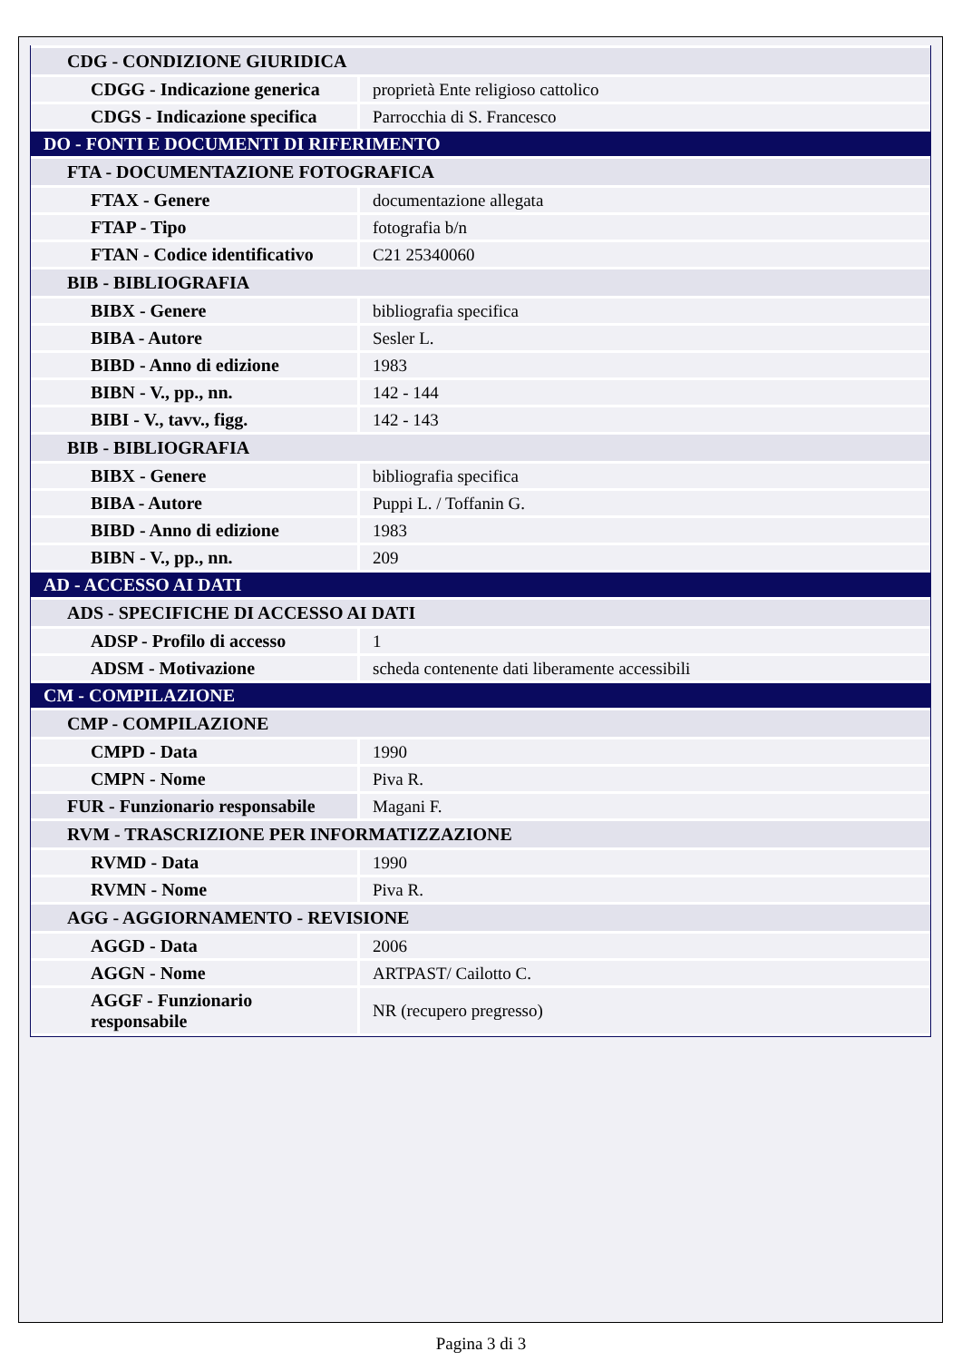| CDG - CONDIZIONE GIURIDICA | |
| CDGG - Indicazione generica | proprietà Ente religioso cattolico |
| CDGS - Indicazione specifica | Parrocchia di S. Francesco |
| DO - FONTI E DOCUMENTI DI RIFERIMENTO | |
| FTA - DOCUMENTAZIONE FOTOGRAFICA | |
| FTAX - Genere | documentazione allegata |
| FTAP - Tipo | fotografia b/n |
| FTAN - Codice identificativo | C21 25340060 |
| BIB - BIBLIOGRAFIA | |
| BIBX - Genere | bibliografia specifica |
| BIBA - Autore | Sesler L. |
| BIBD - Anno di edizione | 1983 |
| BIBN - V., pp., nn. | 142 - 144 |
| BIBI - V., tavv., figg. | 142 - 143 |
| BIB - BIBLIOGRAFIA | |
| BIBX - Genere | bibliografia specifica |
| BIBA - Autore | Puppi L. / Toffanin G. |
| BIBD - Anno di edizione | 1983 |
| BIBN - V., pp., nn. | 209 |
| AD - ACCESSO AI DATI | |
| ADS - SPECIFICHE DI ACCESSO AI DATI | |
| ADSP - Profilo di accesso | 1 |
| ADSM - Motivazione | scheda contenente dati liberamente accessibili |
| CM - COMPILAZIONE | |
| CMP - COMPILAZIONE | |
| CMPD - Data | 1990 |
| CMPN - Nome | Piva R. |
| FUR - Funzionario responsabile | Magani F. |
| RVM - TRASCRIZIONE PER INFORMATIZZAZIONE | |
| RVMD - Data | 1990 |
| RVMN - Nome | Piva R. |
| AGG - AGGIORNAMENTO - REVISIONE | |
| AGGD - Data | 2006 |
| AGGN - Nome | ARTPAST/ Cailotto C. |
| AGGF - Funzionario responsabile | NR (recupero pregresso) |
Pagina 3 di 3